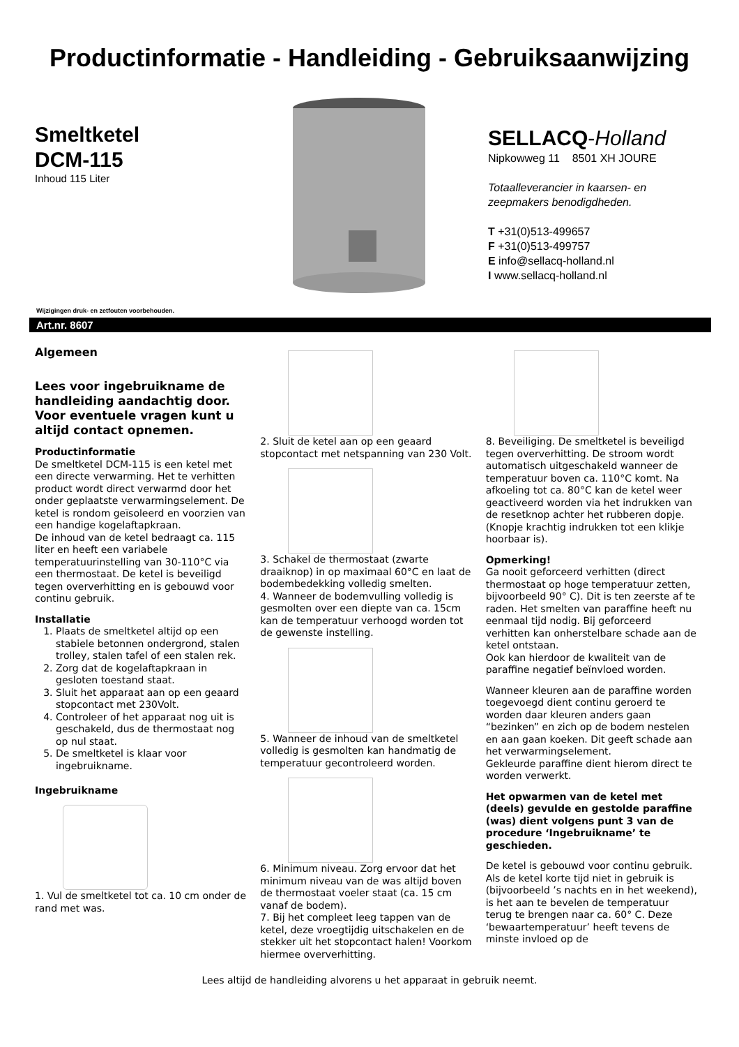Productinformatie - Handleiding - Gebruiksaanwijzing
Smeltketel
DCM-115
Inhoud 115 Liter
SELLACQ-Holland
Nipkowweg 11 8501 XH JOURE
Totaalleverancier in kaarsen- en
zeepmakers benodigdheden.
T +31(0)513-499657
F +31(0)513-499757
E info@sellacq-holland.nl
I www.sellacq-holland.nl
Wijzigingen druk- en zetfouten voorbehouden.
Art.nr. 8607
Algemeen
Lees voor ingebruikname de handleiding aandachtig door. Voor eventuele vragen kunt u altijd contact opnemen.
Productinformatie
De smeltketel DCM-115 is een ketel met een directe verwarming. Het te verhitten product wordt direct verwarmd door het onder geplaatste verwarmingselement. De ketel is rondom geïsoleerd en voorzien van een handige kogelaftapkraan.
De inhoud van de ketel bedraagt ca. 115 liter en heeft een variabele temperatuurinstelling van 30-110°C via een thermostaat. De ketel is beveiligd tegen oververhitting en is gebouwd voor continu gebruik.
Installatie
1. Plaats de smeltketel altijd op een stabiele betonnen ondergrond, stalen trolley, stalen tafel of een stalen rek.
2. Zorg dat de kogelaftapkraan in gesloten toestand staat.
3. Sluit het apparaat aan op een geaard stopcontact met 230Volt.
4. Controleer of het apparaat nog uit is geschakeld, dus de thermostaat nog op nul staat.
5. De smeltketel is klaar voor ingebruikname.
Ingebruikname
1. Vul de smeltketel tot ca. 10 cm onder de rand met was.
2. Sluit de ketel aan op een geaard stopcontact met netspanning van 230 Volt.
3. Schakel de thermostaat (zwarte draaiknop) in op maximaal 60°C en laat de bodembedekking volledig smelten.
4. Wanneer de bodemvulling volledig is gesmolten over een diepte van ca. 15cm kan de temperatuur verhoogd worden tot de gewenste instelling.
5. Wanneer de inhoud van de smeltketel volledig is gesmolten kan handmatig de temperatuur gecontroleerd worden.
6. Minimum niveau. Zorg ervoor dat het minimum niveau van de was altijd boven de thermostaat voeler staat (ca. 15 cm vanaf de bodem).
7. Bij het compleet leeg tappen van de ketel, deze vroegtijdig uitschakelen en de stekker uit het stopcontact halen! Voorkom hiermee oververhitting.
8. Beveiliging. De smeltketel is beveiligd tegen oververhitting. De stroom wordt automatisch uitgeschakeld wanneer de temperatuur boven ca. 110°C komt. Na afkoeling tot ca. 80°C kan de ketel weer geactiveerd worden via het indrukken van de resetknop achter het rubberen dopje. (Knopje krachtig indrukken tot een klikje hoorbaar is).
Opmerking!
Ga nooit geforceerd verhitten (direct thermostaat op hoge temperatuur zetten, bijvoorbeeld 90° C). Dit is ten zeerste af te raden. Het smelten van paraffine heeft nu eenmaal tijd nodig. Bij geforceerd verhitten kan onherstelbare schade aan de ketel ontstaan.
Ook kan hierdoor de kwaliteit van de paraffine negatief beïnvloed worden.
Wanneer kleuren aan de paraffine worden toegevoegd dient continu geroerd te worden daar kleuren anders gaan “bezinken” en zich op de bodem nestelen en aan gaan koeken. Dit geeft schade aan het verwarmingselement.
Gekleurde paraffine dient hierom direct te worden verwerkt.
Het opwarmen van de ketel met (deels) gevulde en gestolde paraffine (was) dient volgens punt 3 van de procedure ‘Ingebruikname’ te geschieden.
De ketel is gebouwd voor continu gebruik. Als de ketel korte tijd niet in gebruik is (bijvoorbeeld ’s nachts en in het weekend), is het aan te bevelen de temperatuur terug te brengen naar ca. 60° C. Deze ‘bewaartemperatuur’ heeft tevens de minste invloed op de
Lees altijd de handleiding alvorens u het apparaat in gebruik neemt.